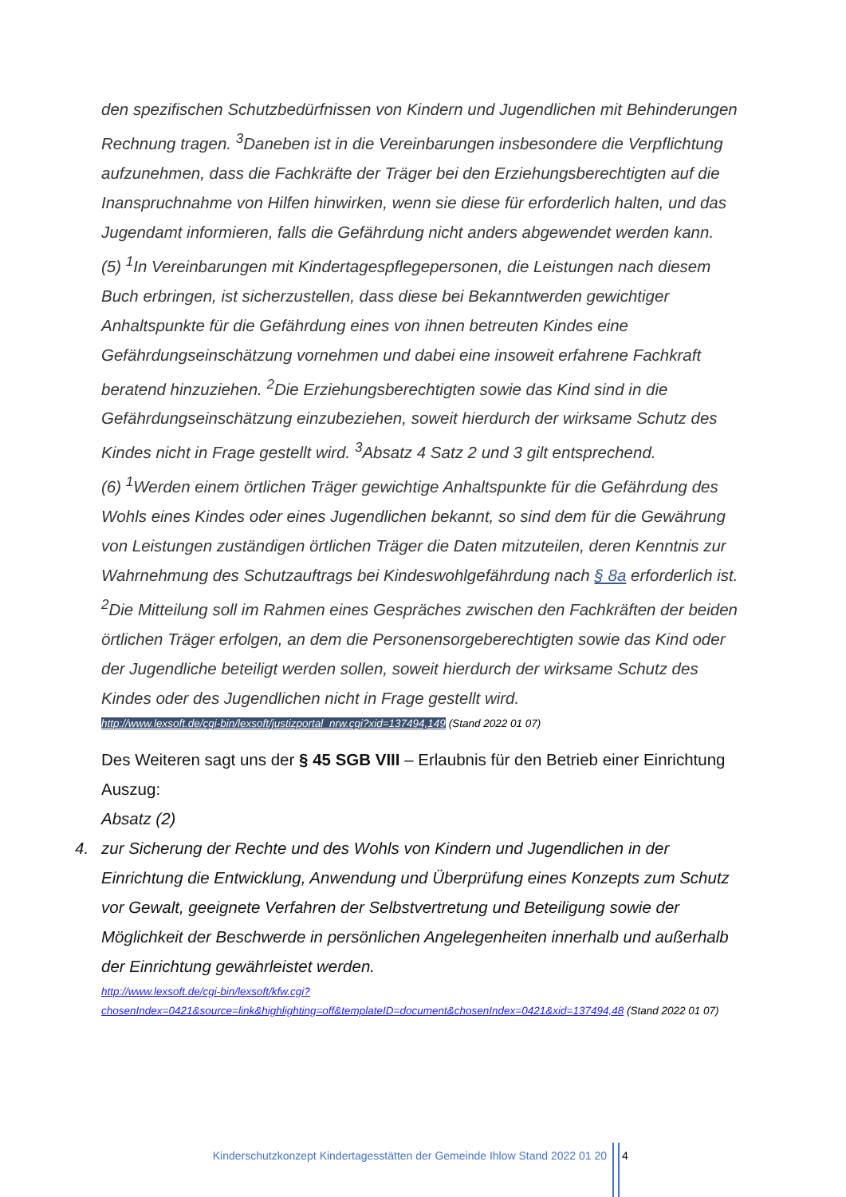den spezifischen Schutzbedürfnissen von Kindern und Jugendlichen mit Behinderungen Rechnung tragen. <sup>3</sup>Daneben ist in die Vereinbarungen insbesondere die Verpflichtung aufzunehmen, dass die Fachkräfte der Träger bei den Erziehungsberechtigten auf die Inanspruchnahme von Hilfen hinwirken, wenn sie diese für erforderlich halten, und das Jugendamt informieren, falls die Gefährdung nicht anders abgewendet werden kann.
(5) <sup>1</sup>In Vereinbarungen mit Kindertagespflegepersonen, die Leistungen nach diesem Buch erbringen, ist sicherzustellen, dass diese bei Bekanntwerden gewichtiger Anhaltspunkte für die Gefährdung eines von ihnen betreuten Kindes eine Gefährdungseinschätzung vornehmen und dabei eine insoweit erfahrene Fachkraft beratend hinzuziehen. <sup>2</sup>Die Erziehungsberechtigten sowie das Kind sind in die Gefährdungseinschätzung einzubeziehen, soweit hierdurch der wirksame Schutz des Kindes nicht in Frage gestellt wird. <sup>3</sup>Absatz 4 Satz 2 und 3 gilt entsprechend.
(6) <sup>1</sup>Werden einem örtlichen Träger gewichtige Anhaltspunkte für die Gefährdung des Wohls eines Kindes oder eines Jugendlichen bekannt, so sind dem für die Gewährung von Leistungen zuständigen örtlichen Träger die Daten mitzuteilen, deren Kenntnis zur Wahrnehmung des Schutzauftrags bei Kindeswohlgefährdung nach § 8a erforderlich ist. <sup>2</sup>Die Mitteilung soll im Rahmen eines Gespräches zwischen den Fachkräften der beiden örtlichen Träger erfolgen, an dem die Personensorgeberechtigten sowie das Kind oder der Jugendliche beteiligt werden sollen, soweit hierdurch der wirksame Schutz des Kindes oder des Jugendlichen nicht in Frage gestellt wird.
http://www.lexsoft.de/cgi-bin/lexsoft/justizportal_nrw.cgi?xid=137494,149 (Stand 2022 01 07)
Des Weiteren sagt uns der § 45 SGB VIII – Erlaubnis für den Betrieb einer Einrichtung
Auszug:
Absatz (2)
4. zur Sicherung der Rechte und des Wohls von Kindern und Jugendlichen in der Einrichtung die Entwicklung, Anwendung und Überprüfung eines Konzepts zum Schutz vor Gewalt, geeignete Verfahren der Selbstvertretung und Beteiligung sowie der Möglichkeit der Beschwerde in persönlichen Angelegenheiten innerhalb und außerhalb der Einrichtung gewährleistet werden.
http://www.lexsoft.de/cgi-bin/lexsoft/kfw.cgi?chosenIndex=0421&source=link&highlighting=off&templateID=document&chosenIndex=0421&xid=137494,48 (Stand 2022 01 07)
Kinderschutzkonzept Kindertagesstätten der Gemeinde Ihlow Stand 2022 01 20 4